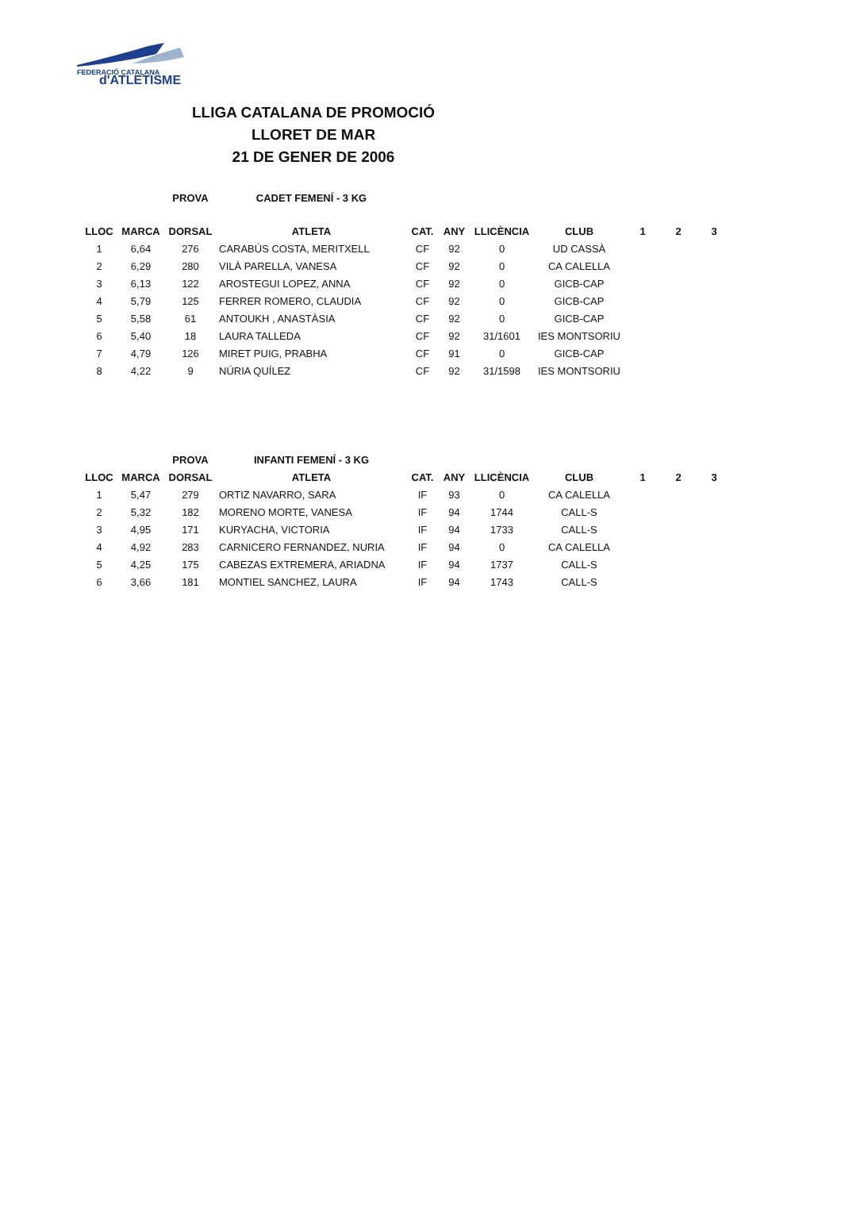FEDERACIÓ CATALANA
d'ATLETISME
LLIGA CATALANA DE PROMOCIÓ
LLORET DE MAR
21 DE GENER DE 2006
| | | PROVA | CADET FEMENÍ - 3 KG | |
| --- | --- | --- | --- | --- |
| LLOC | MARCA | DORSAL | ATLETA | CAT. | ANY | LLICÈNCIA | CLUB | 1 | 2 | 3 |
| --- | --- | --- | --- | --- | --- | --- | --- | --- | --- | --- |
| 1 | 6,64 | 276 | CARABÚS COSTA, MERITXELL | CF | 92 | 0 | UD CASSÀ | | | |
| 2 | 6,29 | 280 | VILÀ PARELLA, VANESA | CF | 92 | 0 | CA CALELLA | | | |
| 3 | 6,13 | 122 | AROSTEGUI LOPEZ, ANNA | CF | 92 | 0 | GICB-CAP | | | |
| 4 | 5,79 | 125 | FERRER ROMERO, CLAUDIA | CF | 92 | 0 | GICB-CAP | | | |
| 5 | 5,58 | 61 | ANTOUKH , ANASTÀSIA | CF | 92 | 0 | GICB-CAP | | | |
| 6 | 5,40 | 18 | LAURA TALLEDA | CF | 92 | 31/1601 | IES MONTSORIU | | | |
| 7 | 4,79 | 126 | MIRET PUIG, PRABHA | CF | 91 | 0 | GICB-CAP | | | |
| 8 | 4,22 | 9 | NÚRIA QUÍLEZ | CF | 92 | 31/1598 | IES MONTSORIU | | | |
| | | PROVA | INFANTI FEMENÍ - 3 KG | | | | | | | |
| --- | --- | --- | --- | --- | --- | --- | --- | --- | --- | --- |
| LLOC | MARCA | DORSAL | ATLETA | CAT. | ANY | LLICÈNCIA | CLUB | 1 | 2 | 3 |
| 1 | 5,47 | 279 | ORTIZ NAVARRO, SARA | IF | 93 | 0 | CA CALELLA | | | |
| 2 | 5,32 | 182 | MORENO MORTE, VANESA | IF | 94 | 1744 | CALL-S | | | |
| 3 | 4,95 | 171 | KURYACHA, VICTORIA | IF | 94 | 1733 | CALL-S | | | |
| 4 | 4,92 | 283 | CARNICERO FERNANDEZ, NURIA | IF | 94 | 0 | CA CALELLA | | | |
| 5 | 4,25 | 175 | CABEZAS EXTREMERA, ARIADNA | IF | 94 | 1737 | CALL-S | | | |
| 6 | 3,66 | 181 | MONTIEL SANCHEZ, LAURA | IF | 94 | 1743 | CALL-S | | | |